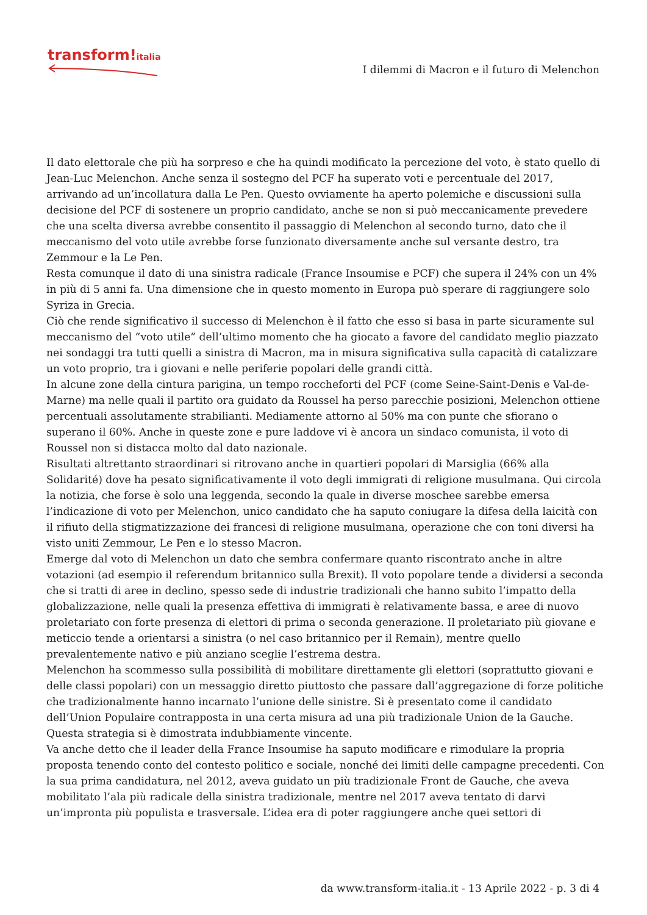transform!italia
I dilemmi di Macron e il futuro di Melenchon
Il dato elettorale che più ha sorpreso e che ha quindi modificato la percezione del voto, è stato quello di Jean-Luc Melenchon. Anche senza il sostegno del PCF ha superato voti e percentuale del 2017, arrivando ad un’incollatura dalla Le Pen. Questo ovviamente ha aperto polemiche e discussioni sulla decisione del PCF di sostenere un proprio candidato, anche se non si può meccanicamente prevedere che una scelta diversa avrebbe consentito il passaggio di Melenchon al secondo turno, dato che il meccanismo del voto utile avrebbe forse funzionato diversamente anche sul versante destro, tra Zemmour e la Le Pen.
Resta comunque il dato di una sinistra radicale (France Insoumise e PCF) che supera il 24% con un 4% in più di 5 anni fa. Una dimensione che in questo momento in Europa può sperare di raggiungere solo Syriza in Grecia.
Ciò che rende significativo il successo di Melenchon è il fatto che esso si basa in parte sicuramente sul meccanismo del “voto utile” dell’ultimo momento che ha giocato a favore del candidato meglio piazzato nei sondaggi tra tutti quelli a sinistra di Macron, ma in misura significativa sulla capacità di catalizzare un voto proprio, tra i giovani e nelle periferie popolari delle grandi città.
In alcune zone della cintura parigina, un tempo roccheforti del PCF (come Seine-Saint-Denis e Val-de-Marne) ma nelle quali il partito ora guidato da Roussel ha perso parecchie posizioni, Melenchon ottiene percentuali assolutamente strabilianti. Mediamente attorno al 50% ma con punte che sfiorano o superano il 60%. Anche in queste zone e pure laddove vi è ancora un sindaco comunista, il voto di Roussel non si distacca molto dal dato nazionale.
Risultati altrettanto straordinari si ritrovano anche in quartieri popolari di Marsiglia (66% alla Solidarité) dove ha pesato significativamente il voto degli immigrati di religione musulmana. Qui circola la notizia, che forse è solo una leggenda, secondo la quale in diverse moschee sarebbe emersa l’indicazione di voto per Melenchon, unico candidato che ha saputo coniugare la difesa della laicità con il rifiuto della stigmatizzazione dei francesi di religione musulmana, operazione che con toni diversi ha visto uniti Zemmour, Le Pen e lo stesso Macron.
Emerge dal voto di Melenchon un dato che sembra confermare quanto riscontrato anche in altre votazioni (ad esempio il referendum britannico sulla Brexit). Il voto popolare tende a dividersi a seconda che si tratti di aree in declino, spesso sede di industrie tradizionali che hanno subito l’impatto della globalizzazione, nelle quali la presenza effettiva di immigrati è relativamente bassa, e aree di nuovo proletariato con forte presenza di elettori di prima o seconda generazione. Il proletariato più giovane e meticcio tende a orientarsi a sinistra (o nel caso britannico per il Remain), mentre quello prevalentemente nativo e più anziano sceglie l’estrema destra.
Melenchon ha scommesso sulla possibilità di mobilitare direttamente gli elettori (soprattutto giovani e delle classi popolari) con un messaggio diretto piuttosto che passare dall’aggregazione di forze politiche che tradizionalmente hanno incarnato l’unione delle sinistre. Si è presentato come il candidato dell’Union Populaire contrapposta in una certa misura ad una più tradizionale Union de la Gauche. Questa strategia si è dimostrata indubbiamente vincente.
Va anche detto che il leader della France Insoumise ha saputo modificare e rimodulare la propria proposta tenendo conto del contesto politico e sociale, nonché dei limiti delle campagne precedenti. Con la sua prima candidatura, nel 2012, aveva guidato un più tradizionale Front de Gauche, che aveva mobilitato l’ala più radicale della sinistra tradizionale, mentre nel 2017 aveva tentato di darvi un’impronta più populista e trasversale. L’idea era di poter raggiungere anche quei settori di
da www.transform-italia.it - 13 Aprile 2022 - p. 3 di 4